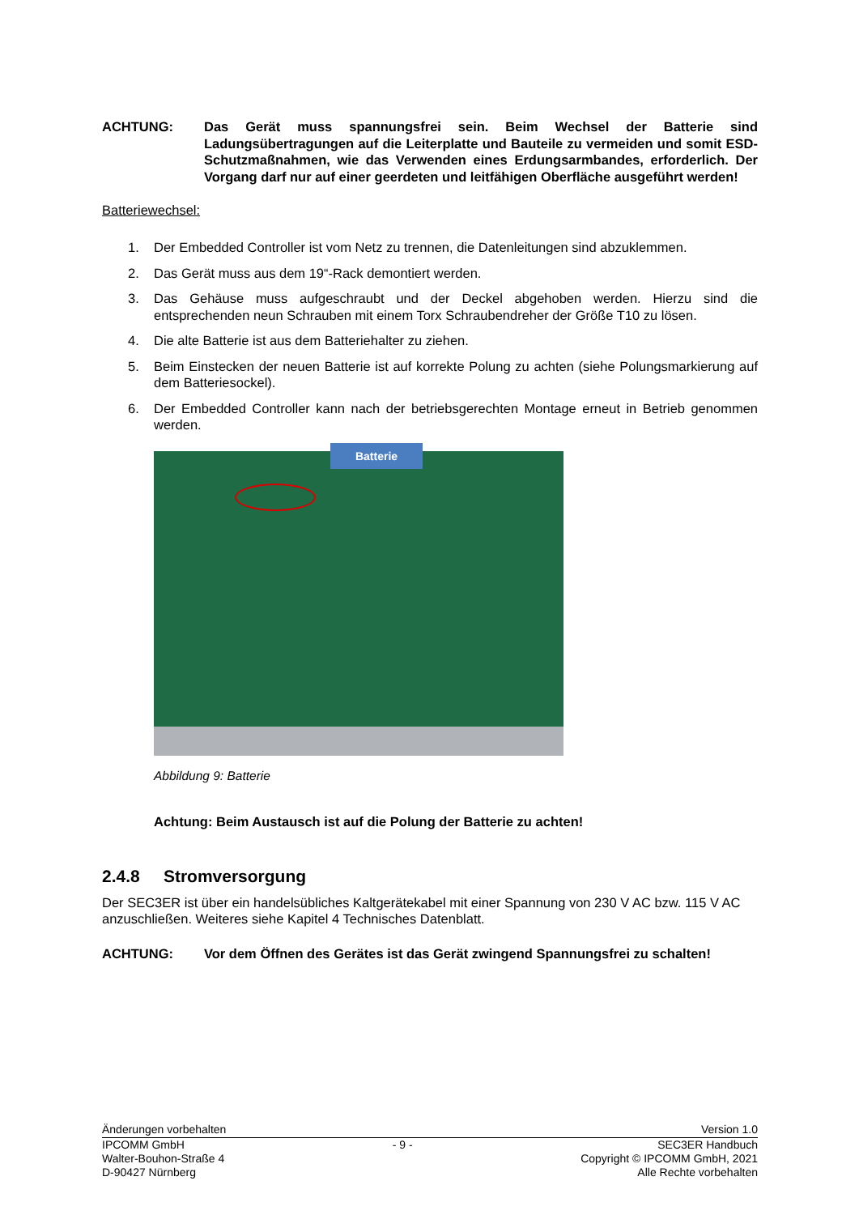ACHTUNG: Das Gerät muss spannungsfrei sein. Beim Wechsel der Batterie sind Ladungsübertragungen auf die Leiterplatte und Bauteile zu vermeiden und somit ESD-Schutzmaßnahmen, wie das Verwenden eines Erdungsarmbandes, erforderlich. Der Vorgang darf nur auf einer geerdeten und leitfähigen Oberfläche ausgeführt werden!
Batteriewechsel:
1. Der Embedded Controller ist vom Netz zu trennen, die Datenleitungen sind abzuklemmen.
2. Das Gerät muss aus dem 19“-Rack demontiert werden.
3. Das Gehäuse muss aufgeschraubt und der Deckel abgehoben werden. Hierzu sind die entsprechenden neun Schrauben mit einem Torx Schraubendreher der Größe T10 zu lösen.
4. Die alte Batterie ist aus dem Batteriehalter zu ziehen.
5. Beim Einstecken der neuen Batterie ist auf korrekte Polung zu achten (siehe Polungsmarkierung auf dem Batteriesockel).
6. Der Embedded Controller kann nach der betriebsgerechten Montage erneut in Betrieb genommen werden.
Batterie
Abbildung 9: Batterie
Achtung: Beim Austausch ist auf die Polung der Batterie zu achten!
2.4.8 Stromversorgung
Der SEC3ER ist über ein handelsübliches Kaltgerätekabel mit einer Spannung von 230 V AC bzw. 115 V AC anzuschließen. Weiteres siehe Kapitel 4 Technisches Datenblatt.
ACHTUNG: Vor dem Öffnen des Gerätes ist das Gerät zwingend Spannungsfrei zu schalten!
Änderungen vorbehalten Version 1.0
IPCOMM GmbH
Walter-Bouhon-Straße 4
D-90427 Nürnberg
- 9 - SEC3ER Handbuch
Copyright © IPCOMM GmbH, 2021
Alle Rechte vorbehalten